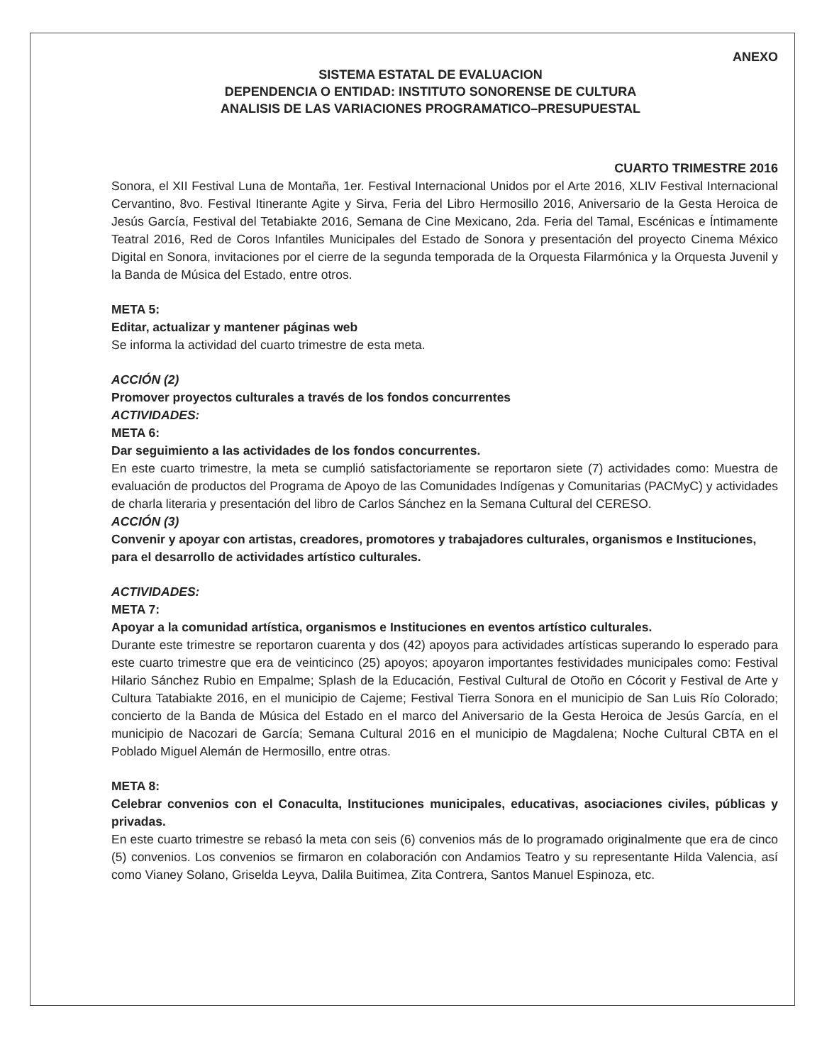ANEXO
SISTEMA ESTATAL DE EVALUACION
DEPENDENCIA O ENTIDAD: INSTITUTO SONORENSE DE CULTURA
ANALISIS DE LAS VARIACIONES PROGRAMATICO–PRESUPUESTAL
CUARTO TRIMESTRE 2016
Sonora, el XII Festival Luna de Montaña, 1er. Festival Internacional Unidos por el Arte 2016, XLIV Festival Internacional Cervantino, 8vo. Festival Itinerante Agite y Sirva, Feria del Libro Hermosillo 2016, Aniversario de la Gesta Heroica de Jesús García, Festival del Tetabiakte 2016, Semana de Cine Mexicano, 2da. Feria del Tamal, Escénicas e Íntimamente Teatral 2016, Red de Coros Infantiles Municipales del Estado de Sonora y presentación del proyecto Cinema México Digital en Sonora, invitaciones por el cierre de la segunda temporada de la Orquesta Filarmónica y la Orquesta Juvenil y la Banda de Música del Estado, entre otros.
META 5:
Editar, actualizar y mantener páginas web
Se informa la actividad del cuarto trimestre de esta meta.
ACCIÓN (2)
Promover proyectos culturales a través de los fondos concurrentes
ACTIVIDADES:
META 6:
Dar seguimiento a las actividades de los fondos concurrentes.
En este cuarto trimestre, la meta se cumplió satisfactoriamente se reportaron siete (7) actividades como: Muestra de evaluación de productos del Programa de Apoyo de las Comunidades Indígenas y Comunitarias (PACMyC) y actividades de charla literaria y presentación del libro de Carlos Sánchez en la Semana Cultural del CERESO.
ACCIÓN (3)
Convenir y apoyar con artistas, creadores, promotores y trabajadores culturales, organismos e Instituciones, para el desarrollo de actividades artístico culturales.
ACTIVIDADES:
META 7:
Apoyar a la comunidad artística, organismos e Instituciones en eventos artístico culturales.
Durante este trimestre se reportaron cuarenta y dos (42) apoyos para actividades artísticas superando lo esperado para este cuarto trimestre que era de veinticinco (25) apoyos; apoyaron importantes festividades municipales como: Festival Hilario Sánchez Rubio en Empalme; Splash de la Educación, Festival Cultural de Otoño en Cócorit y Festival de Arte y Cultura Tatabiakte 2016, en el municipio de Cajeme; Festival Tierra Sonora en el municipio de San Luis Río Colorado; concierto de la Banda de Música del Estado en el marco del Aniversario de la Gesta Heroica de Jesús García, en el municipio de Nacozari de García; Semana Cultural 2016 en el municipio de Magdalena; Noche Cultural CBTA en el Poblado Miguel Alemán de Hermosillo, entre otras.
META 8:
Celebrar convenios con el Conaculta, Instituciones municipales, educativas, asociaciones civiles, públicas y privadas.
En este cuarto trimestre se rebasó la meta con seis (6) convenios más de lo programado originalmente que era de cinco (5) convenios. Los convenios se firmaron en colaboración con Andamios Teatro y su representante Hilda Valencia, así como Vianey Solano, Griselda Leyva, Dalila Buitimea, Zita Contrera, Santos Manuel Espinoza, etc.